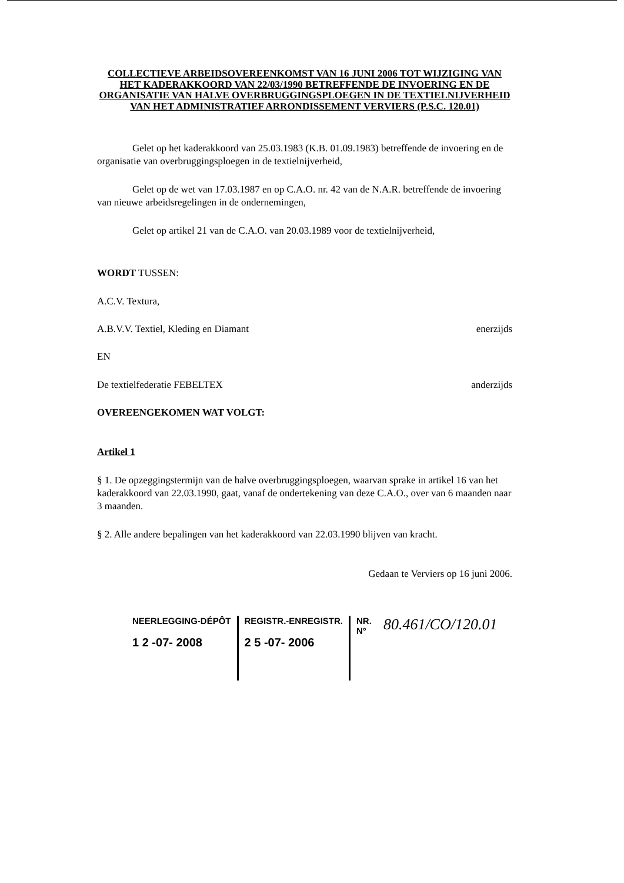COLLECTIEVE ARBEIDSOVEREENKOMST VAN 16 JUNI 2006 TOT WIJZIGING VAN HET KADERAKKOORD VAN 22/03/1990 BETREFFENDE DE INVOERING EN DE ORGANISATIE VAN HALVE OVERBRUGGINGSPLOEGEN IN DE TEXTIELNIJVERHEID VAN HET ADMINISTRATIEF ARRONDISSEMENT VERVIERS (P.S.C. 120.01)
Gelet op het kaderakkoord van 25.03.1983 (K.B. 01.09.1983) betreffende de invoering en de organisatie van overbruggingsploegen in de textielnijverheid,
Gelet op de wet van 17.03.1987 en op C.A.O. nr. 42 van de N.A.R. betreffende de invoering van nieuwe arbeidsregelingen in de ondernemingen,
Gelet op artikel 21 van de C.A.O. van 20.03.1989 voor de textielnijverheid,
WORDT TUSSEN:
A.C.V. Textura,
A.B.V.V. Textiel, Kleding en Diamant enerzijds
EN
De textielfederatie FEBELTEX anderzijds
OVEREENGEKOMEN WAT VOLGT:
Artikel 1
§ 1. De opzeggingstermijn van de halve overbruggingsploegen, waarvan sprake in artikel 16 van het kaderakkoord van 22.03.1990, gaat, vanaf de ondertekening van deze C.A.O., over van 6 maanden naar 3 maanden.
§ 2. Alle andere bepalingen van het kaderakkoord van 22.03.1990 blijven van kracht.
Gedaan te Verviers op 16 juni 2006.
NEERLEGGING-DÉPÔT
1 2 -07- 2008
REGISTR.-ENREGISTR.
2 5 -07- 2006
NR.
N°
80.461/CO/120.01